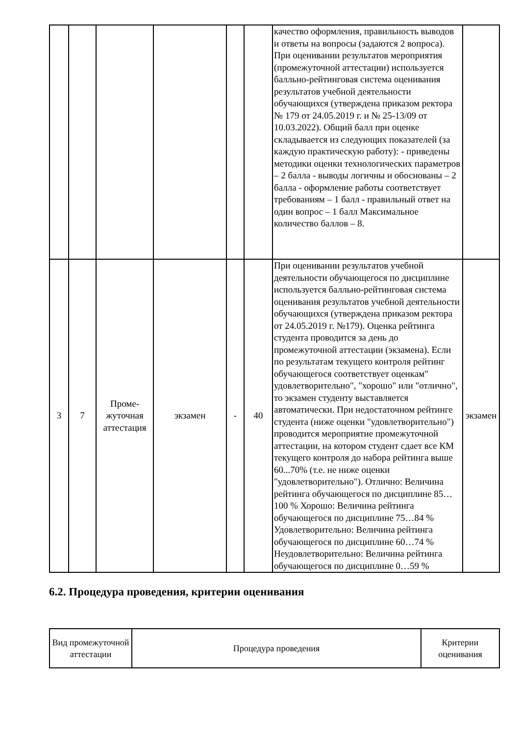| | | | | | | качество оформления, правильность выводов и ответы на вопросы (задаются 2 вопроса). При оценивании результатов мероприятия (промежуточной аттестации) используется балльно-рейтинговая система оценивания результатов учебной деятельности обучающихся (утверждена приказом ректора № 179 от 24.05.2019 г. и № 25-13/09 от 10.03.2022). Общий балл при оценке складывается из следующих показателей (за каждую практическую работу): - приведены методики оценки технологических параметров – 2 балла - выводы логичны и обоснованы – 2 балла - оформление работы соответствует требованиям – 1 балл - правильный ответ на один вопрос – 1 балл Максимальное количество баллов – 8. | |
| 3 | 7 | Проме-жуточная аттестация | экзамен | - | 40 | При оценивании результатов учебной деятельности обучающегося по дисциплине используется балльно-рейтинговая система оценивания результатов учебной деятельности обучающихся (утверждена приказом ректора от 24.05.2019 г. №179). Оценка рейтинга студента проводится за день до промежуточной аттестации (экзамена). Если по результатам текущего контроля рейтинг обучающегося соответствует оценкам" удовлетворительно", "хорошо" или "отлично", то экзамен студенту выставляется автоматически. При недостаточном рейтинге студента (ниже оценки "удовлетворительно") проводится мероприятие промежуточной аттестации, на котором студент сдает все КМ текущего контроля до набора рейтинга выше 60...70% (т.е. не ниже оценки "удовлетворительно"). Отлично: Величина рейтинга обучающегося по дисциплине 85…100 % Хорошо: Величина рейтинга обучающегося по дисциплине 75…84 % Удовлетворительно: Величина рейтинга обучающегося по дисциплине 60…74 % Неудовлетворительно: Величина рейтинга обучающегося по дисциплине 0…59 % | экзамен |
6.2. Процедура проведения, критерии оценивания
| Вид промежуточной аттестации | Процедура проведения | Критерии оценивания |
| --- | --- | --- |